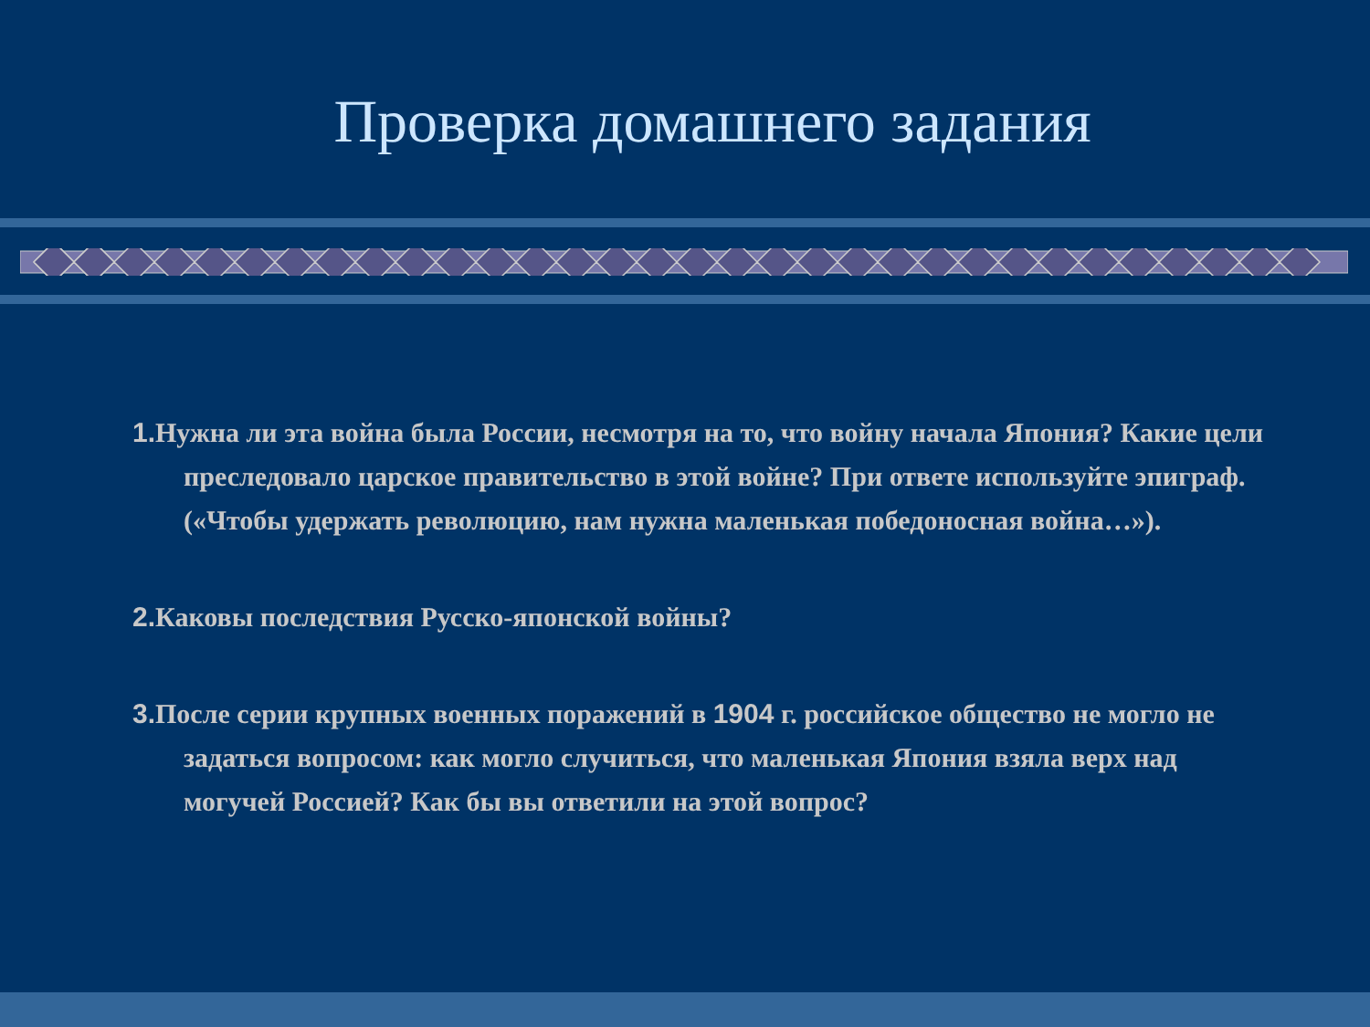Проверка домашнего задания
1. Нужна ли эта война была России, несмотря на то, что войну начала Япония? Какие цели преследовало царское правительство в этой войне? При ответе используйте эпиграф.(«Чтобы удержать революцию, нам нужна маленькая победоносная война…»).
2. Каковы последствия Русско-японской войны?
3. После серии крупных военных поражений в 1904 г. российское общество не могло не задаться вопросом: как могло случиться, что маленькая Япония взяла верх над могучей Россией? Как бы вы ответили на этой вопрос?